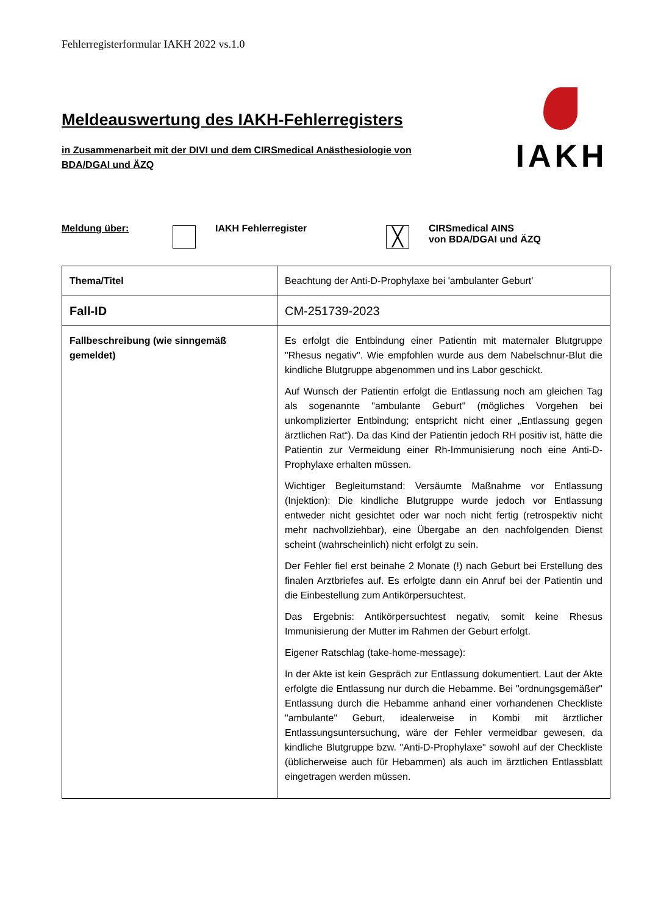Fehlerregisterformular IAKH 2022 vs.1.0
Meldeauswertung des IAKH-Fehlerregisters
in Zusammenarbeit mit der DIVI und dem CIRSmedical Anästhesiologie von BDA/DGAI und ÄZQ
IAKH
Meldung über: IAKH Fehlerregister
╳
CIRSmedical AINS
von BDA/DGAI und ÄZQ
| Thema/Titel | Beachtung der Anti-D-Prophylaxe bei 'ambulanter Geburt' |
| Fall-ID | CM-251739-2023 |
| Fallbeschreibung (wie sinngemäß gemeldet) | Es erfolgt die Entbindung einer Patientin mit maternaler Blutgruppe "Rhesus negativ". Wie empfohlen wurde aus dem Nabelschnur-Blut die kindliche Blutgruppe abgenommen und ins Labor geschickt. Auf Wunsch der Patientin erfolgt die Entlassung noch am gleichen Tag als sogenannte "ambulante Geburt" (mögliches Vorgehen bei unkomplizierter Entbindung; entspricht nicht einer „Entlassung gegen ärztlichen Rat“). Da das Kind der Patientin jedoch RH positiv ist, hätte die Patientin zur Vermeidung einer Rh-Immunisierung noch eine Anti-D-Prophylaxe erhalten müssen. Wichtiger Begleitumstand: Versäumte Maßnahme vor Entlassung (Injektion): Die kindliche Blutgruppe wurde jedoch vor Entlassung entweder nicht gesichtet oder war noch nicht fertig (retrospektiv nicht mehr nachvollziehbar), eine Übergabe an den nachfolgenden Dienst scheint (wahrscheinlich) nicht erfolgt zu sein. Der Fehler fiel erst beinahe 2 Monate (!) nach Geburt bei Erstellung des finalen Arztbriefes auf. Es erfolgte dann ein Anruf bei der Patientin und die Einbestellung zum Antikörpersuchtest. Das Ergebnis: Antikörpersuchtest negativ, somit keine Rhesus Immunisierung der Mutter im Rahmen der Geburt erfolgt. Eigener Ratschlag (take-home-message): In der Akte ist kein Gespräch zur Entlassung dokumentiert. Laut der Akte erfolgte die Entlassung nur durch die Hebamme. Bei "ordnungsgemäßer" Entlassung durch die Hebamme anhand einer vorhandenen Checkliste "ambulante" Geburt, idealerweise in Kombi mit ärztlicher Entlassungsuntersuchung, wäre der Fehler vermeidbar gewesen, da kindliche Blutgruppe bzw. "Anti-D-Prophylaxe" sowohl auf der Checkliste (üblicherweise auch für Hebammen) als auch im ärztlichen Entlassblatt eingetragen werden müssen. |